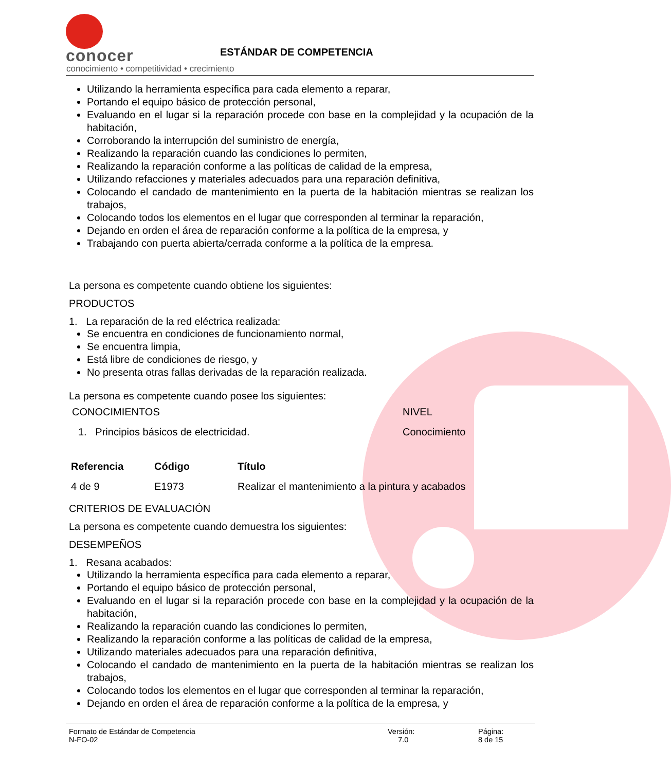conocer
conocimiento • competitividad • crecimiento
ESTÁNDAR DE COMPETENCIA
Utilizando la herramienta específica para cada elemento a reparar,
Portando el equipo básico de protección personal,
Evaluando en el lugar si la reparación procede con base en la complejidad y la ocupación de la habitación,
Corroborando la interrupción del suministro de energía,
Realizando la reparación cuando las condiciones lo permiten,
Realizando la reparación conforme a las políticas de calidad de la empresa,
Utilizando refacciones y materiales adecuados para una reparación definitiva,
Colocando el candado de mantenimiento en la puerta de la habitación mientras se realizan los trabajos,
Colocando todos los elementos en el lugar que corresponden al terminar la reparación,
Dejando en orden el área de reparación conforme a la política de la empresa, y
Trabajando con puerta abierta/cerrada conforme a la política de la empresa.
La persona es competente cuando obtiene los siguientes:
PRODUCTOS
1. La reparación de la red eléctrica realizada:
Se encuentra en condiciones de funcionamiento normal,
Se encuentra limpia,
Está libre de condiciones de riesgo, y
No presenta otras fallas derivadas de la reparación realizada.
La persona es competente cuando posee los siguientes:
| CONOCIMIENTOS | NIVEL |
| 1. Principios básicos de electricidad. | Conocimiento |
| Referencia | Código | Título |
| --- | --- | --- |
| 4 de 9 | E1973 | Realizar el mantenimiento a la pintura y acabados |
CRITERIOS DE EVALUACIÓN
La persona es competente cuando demuestra los siguientes:
DESEMPEÑOS
1. Resana acabados:
Utilizando la herramienta específica para cada elemento a reparar,
Portando el equipo básico de protección personal,
Evaluando en el lugar si la reparación procede con base en la complejidad y la ocupación de la habitación,
Realizando la reparación cuando las condiciones lo permiten,
Realizando la reparación conforme a las políticas de calidad de la empresa,
Utilizando materiales adecuados para una reparación definitiva,
Colocando el candado de mantenimiento en la puerta de la habitación mientras se realizan los trabajos,
Colocando todos los elementos en el lugar que corresponden al terminar la reparación,
Dejando en orden el área de reparación conforme a la política de la empresa, y
Formato de Estándar de Competencia
N-FO-02
Versión:
7.0
Página:
8 de 15